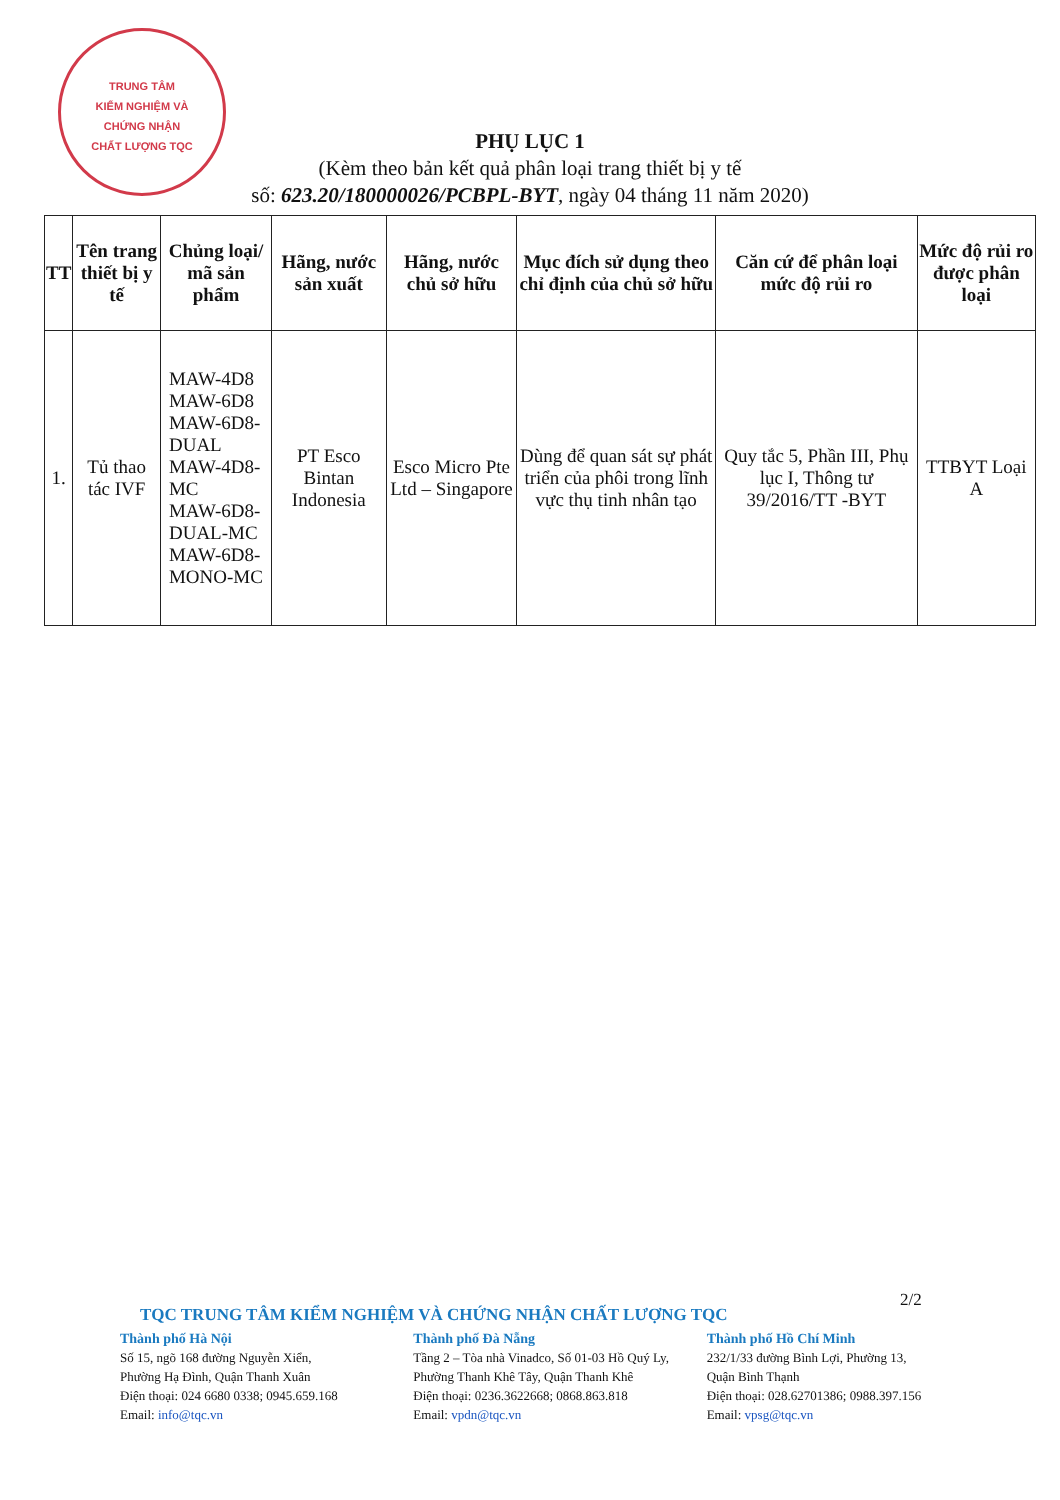TRUNG TÂM
KIỂM NGHIỆM VÀ
CHỨNG NHẬN
CHẤT LƯỢNG TQC
PHỤ LỤC 1
(Kèm theo bản kết quả phân loại trang thiết bị y tế
số: 623.20/180000026/PCBPL-BYT, ngày 04 tháng 11 năm 2020)
| TT | Tên trang thiết bị y tế | Chủng loại/ mã sản phẩm | Hãng, nước sản xuất | Hãng, nước chủ sở hữu | Mục đích sử dụng theo chỉ định của chủ sở hữu | Căn cứ để phân loại mức độ rủi ro | Mức độ rủi ro được phân loại |
| --- | --- | --- | --- | --- | --- | --- | --- |
| 1. | Tủ thao tác IVF | MAW-4D8 MAW-6D8 MAW-6D8-DUAL MAW-4D8-MC MAW-6D8-DUAL-MC MAW-6D8-MONO-MC | PT Esco Bintan Indonesia | Esco Micro Pte Ltd – Singapore | Dùng để quan sát sự phát triển của phôi trong lĩnh vực thụ tinh nhân tạo | Quy tắc 5, Phần III, Phụ lục I, Thông tư 39/2016/TT -BYT | TTBYT Loại A |
2/2
TQC TRUNG TÂM KIỂM NGHIỆM VÀ CHỨNG NHẬN CHẤT LƯỢNG TQC
Thành phố Hà Nội
Số 15, ngõ 168 đường Nguyễn Xiển,
Phường Hạ Đình, Quận Thanh Xuân
Điện thoại: 024 6680 0338; 0945.659.168
Email: info@tqc.vn
Thành phố Đà Nẵng
Tầng 2 – Tòa nhà Vinadco, Số 01-03 Hồ Quý Ly,
Phường Thanh Khê Tây, Quận Thanh Khê
Điện thoại: 0236.3622668; 0868.863.818
Email: vpdn@tqc.vn
Thành phố Hồ Chí Minh
232/1/33 đường Bình Lợi, Phường 13,
Quận Bình Thạnh
Điện thoại: 028.62701386; 0988.397.156
Email: vpsg@tqc.vn